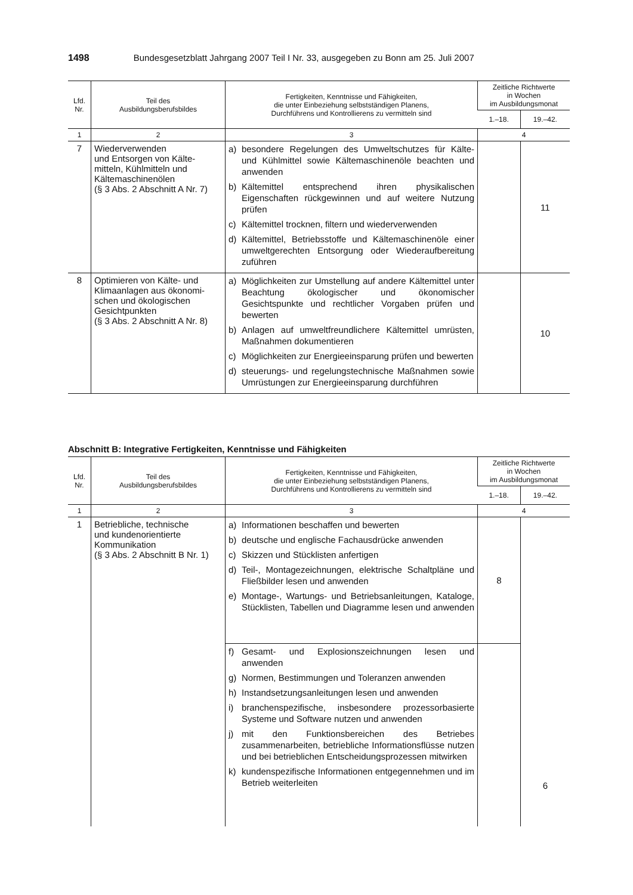1498 Bundesgesetzblatt Jahrgang 2007 Teil I Nr. 33, ausgegeben zu Bonn am 25. Juli 2007
| Lfd. Nr. | Teil des Ausbildungsberufsbildes | Fertigkeiten, Kenntnisse und Fähigkeiten, die unter Einbeziehung selbstständigen Planens, Durchführens und Kontrollierens zu vermitteln sind | Zeitliche Richtwerte in Wochen im Ausbildungsmonat | |
| --- | --- | --- | --- | --- |
| | | | 1.–18. | 19.–42. |
| 1 | 2 | 3 | 4 | |
| 7 | Wiederverwenden und Entsorgen von Kälte- mitteln, Kühlmitteln und Kältemaschinenölen (§ 3 Abs. 2 Abschnitt A Nr. 7) | a) besondere Regelungen des Umweltschutzes für Kälte- und Kühlmittel sowie Kältemaschinenöle beachten und anwenden b) Kältemittel entsprechend ihren physikalischen Eigenschaften rückgewinnen und auf weitere Nutzung prüfen c) Kältemittel trocknen, filtern und wiederverwenden d) Kältemittel, Betriebsstoffe und Kältemaschinenöle einer umweltgerechten Entsorgung oder Wiederaufbereitung zuführen | | 11 |
| 8 | Optimieren von Kälte- und Klimaanlagen aus ökonomi- schen und ökologischen Gesichtpunkten (§ 3 Abs. 2 Abschnitt A Nr. 8) | a) Möglichkeiten zur Umstellung auf andere Kältemittel unter Beachtung ökologischer und ökonomischer Gesichtspunkte und rechtlicher Vorgaben prüfen und bewerten b) Anlagen auf umweltfreundlichere Kältemittel umrüsten, Maßnahmen dokumentieren c) Möglichkeiten zur Energieeinsparung prüfen und bewerten d) steuerungs- und regelungstechnische Maßnahmen sowie Umrüstungen zur Energieeinsparung durchführen | | 10 |
Abschnitt B: Integrative Fertigkeiten, Kenntnisse und Fähigkeiten
| Lfd. Nr. | Teil des Ausbildungsberufsbildes | Fertigkeiten, Kenntnisse und Fähigkeiten, die unter Einbeziehung selbstständigen Planens, Durchführens und Kontrollierens zu vermitteln sind | Zeitliche Richtwerte in Wochen im Ausbildungsmonat | |
| --- | --- | --- | --- | --- |
| | | | 1.–18. | 19.–42. |
| 1 | 2 | 3 | 4 | |
| 1 | Betriebliche, technische und kundenorientierte Kommunikation (§ 3 Abs. 2 Abschnitt B Nr. 1) | a) Informationen beschaffen und bewerten b) deutsche und englische Fachausdrücke anwenden c) Skizzen und Stücklisten anfertigen d) Teil-, Montagezeichnungen, elektrische Schaltpläne und Fließbilder lesen und anwenden e) Montage-, Wartungs- und Betriebsanleitungen, Kataloge, Stücklisten, Tabellen und Diagramme lesen und anwenden | 8 | 6 |
| | | f) Gesamt- und Explosionszeichnungen lesen und anwenden g) Normen, Bestimmungen und Toleranzen anwenden h) Instandsetzungsanleitungen lesen und anwenden i) branchenspezifische, insbesondere prozessorbasierte Systeme und Software nutzen und anwenden j) mit den Funktionsbereichen des Betriebes zusammenarbeiten, betriebliche Informationsflüsse nutzen und bei betrieblichen Entscheidungsprozessen mitwirken k) kundenspezifische Informationen entgegennehmen und im Betrieb weiterleiten | | |